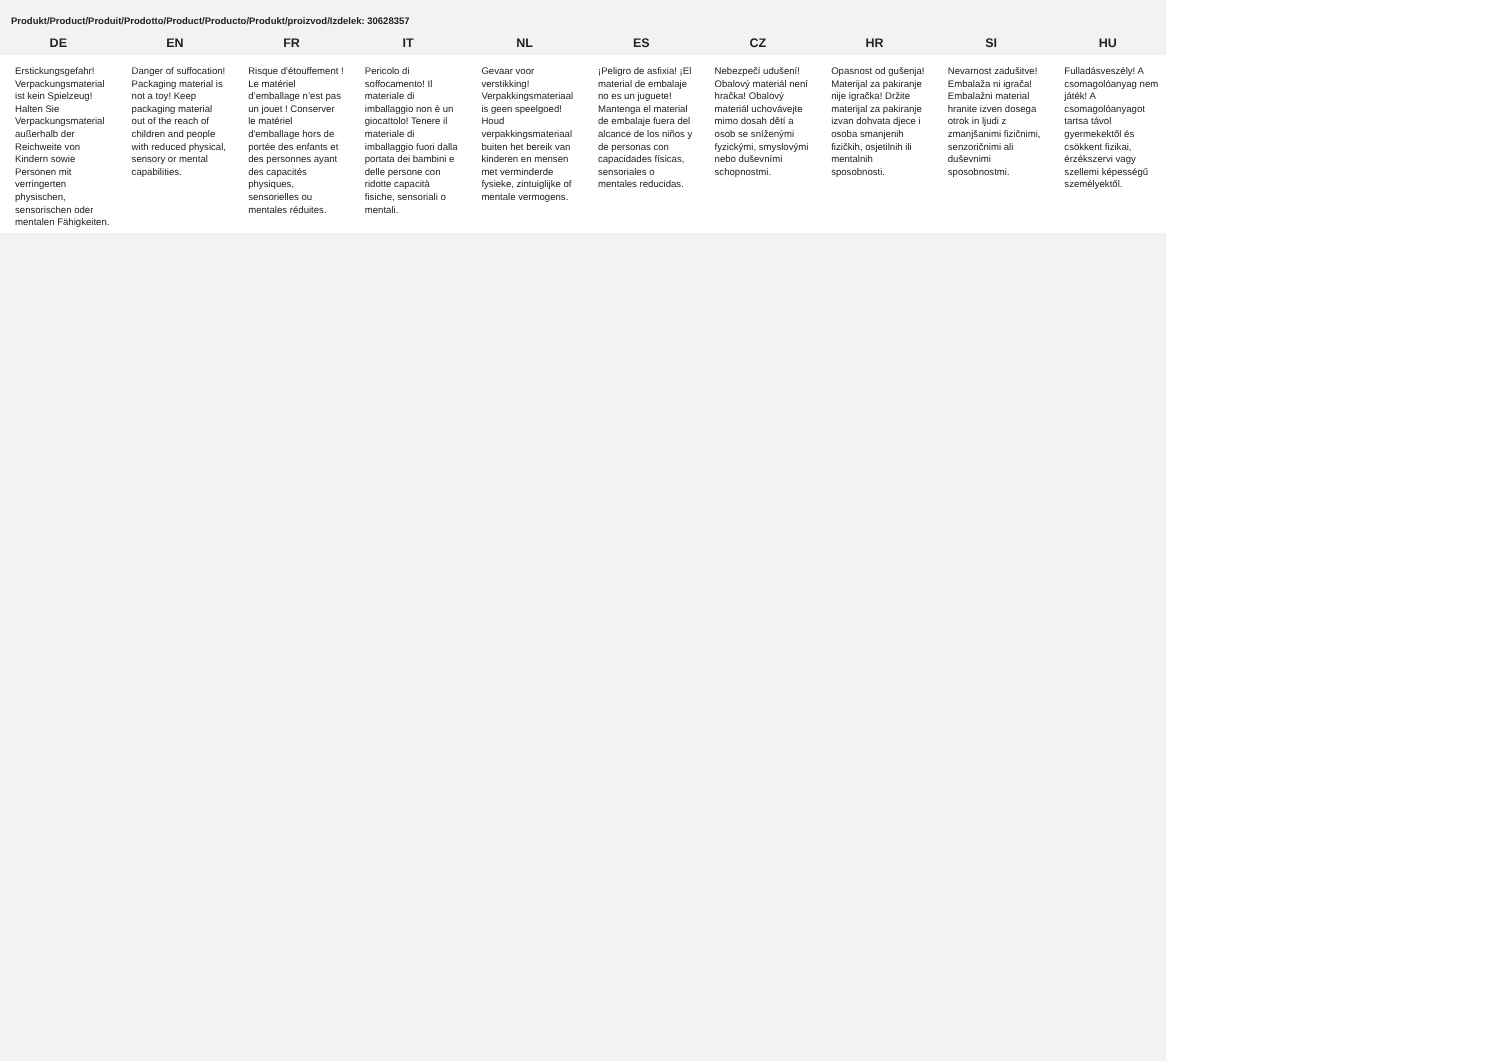Produkt/Product/Produit/Prodotto/Product/Producto/Produkt/proizvod/Izdelek: 30628357
| DE | EN | FR | IT | NL | ES | CZ | HR | SI | HU |
| --- | --- | --- | --- | --- | --- | --- | --- | --- | --- |
| Erstickungsgefahr! Verpackungsmaterial ist kein Spielzeug! Halten Sie Verpackungsmaterial außerhalb der Reichweite von Kindern sowie Personen mit verringerten physischen, sensorischen oder mentalen Fähigkeiten. | Danger of suffocation! Packaging material is not a toy! Keep packaging material out of the reach of children and people with reduced physical, sensory or mental capabilities. | Risque d'étouffement ! Le matériel d’emballage n’est pas un jouet ! Conserver le matériel d'emballage hors de portée des enfants et des personnes ayant des capacités physiques, sensorielles ou mentales réduites. | Pericolo di soffocamento! Il materiale di imballaggio non è un giocattolo! Tenere il materiale di imballaggio fuori dalla portata dei bambini e delle persone con ridotte capacità fisiche, sensoriali o mentali. | Gevaar voor verstikking! Verpakkingsmateriaal is geen speelgoed! Houd verpakkingsmateriaal buiten het bereik van kinderen en mensen met verminderde fysieke, zintuiglijke of mentale vermogens. | ¡Peligro de asfixia! ¡El material de embalaje no es un juguete! Mantenga el material de embalaje fuera del alcance de los niños y de personas con capacidades físicas, sensoriales o mentales reducidas. | Nebezpečí udušení! Obalový materiál není hračka! Obalový materiál uchovávejte mimo dosah dětí a osob se sníženými fyzickými, smyslovými nebo duševními schopnostmi. | Opasnost od gušenja! Materijal za pakiranje nije igračka! Držite materijal za pakiranje izvan dohvata djece i osoba smanjenih fizičkih, osjetilnih ili mentalnih sposobnosti. | Nevarnost zadušitve! Embalaža ni igrača! Embalažni material hranite izven dosega otrok in ljudi z zmanjšanimi fizičnimi, senzoričnimi ali duševnimi sposobnostmi. | Fulladásveszély! A csomagolóanyag nem játék! A csomagolóanyagot tartsa távol gyermekektől és csökkent fizikai, érzékszervi vagy szellemi képességű személyektől. |